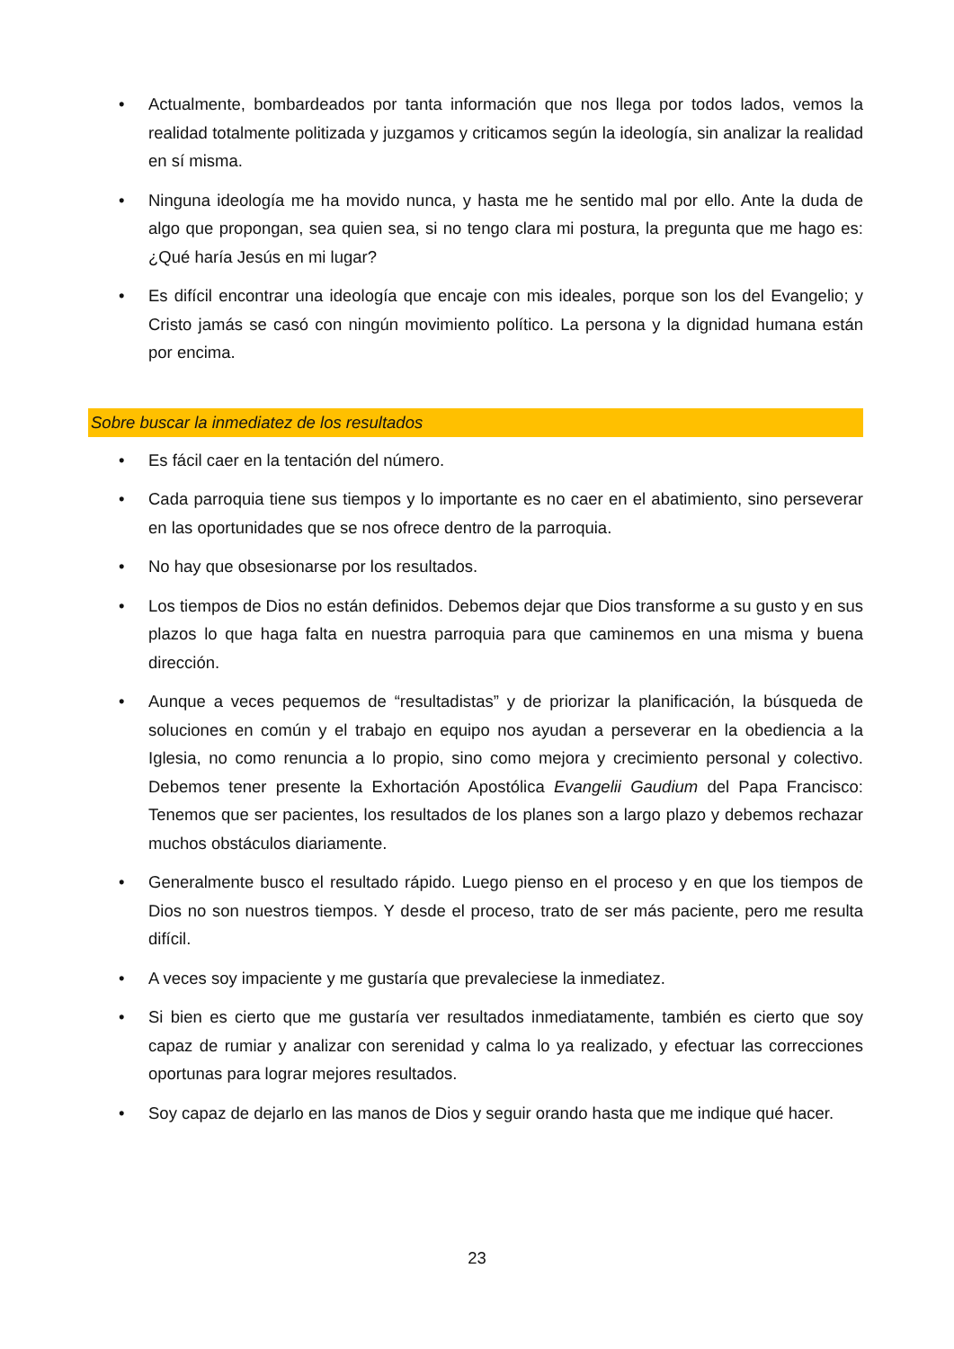• Actualmente, bombardeados por tanta información que nos llega por todos lados, vemos la realidad totalmente politizada y juzgamos y criticamos según la ideología, sin analizar la realidad en sí misma.
• Ninguna ideología me ha movido nunca, y hasta me he sentido mal por ello. Ante la duda de algo que propongan, sea quien sea, si no tengo clara mi postura, la pregunta que me hago es: ¿Qué haría Jesús en mi lugar?
• Es difícil encontrar una ideología que encaje con mis ideales, porque son los del Evangelio; y Cristo jamás se casó con ningún movimiento político. La persona y la dignidad humana están por encima.
Sobre buscar la inmediatez de los resultados
• Es fácil caer en la tentación del número.
• Cada parroquia tiene sus tiempos y lo importante es no caer en el abatimiento, sino perseverar en las oportunidades que se nos ofrece dentro de la parroquia.
• No hay que obsesionarse por los resultados.
• Los tiempos de Dios no están definidos. Debemos dejar que Dios transforme a su gusto y en sus plazos lo que haga falta en nuestra parroquia para que caminemos en una misma y buena dirección.
• Aunque a veces pequemos de “resultadistas” y de priorizar la planificación, la búsqueda de soluciones en común y el trabajo en equipo nos ayudan a perseverar en la obediencia a la Iglesia, no como renuncia a lo propio, sino como mejora y crecimiento personal y colectivo. Debemos tener presente la Exhortación Apostólica Evangelii Gaudium del Papa Francisco: Tenemos que ser pacientes, los resultados de los planes son a largo plazo y debemos rechazar muchos obstáculos diariamente.
• Generalmente busco el resultado rápido. Luego pienso en el proceso y en que los tiempos de Dios no son nuestros tiempos. Y desde el proceso, trato de ser más paciente, pero me resulta difícil.
• A veces soy impaciente y me gustaría que prevaleciese la inmediatez.
• Si bien es cierto que me gustaría ver resultados inmediatamente, también es cierto que soy capaz de rumiar y analizar con serenidad y calma lo ya realizado, y efectuar las correcciones oportunas para lograr mejores resultados.
• Soy capaz de dejarlo en las manos de Dios y seguir orando hasta que me indique qué hacer.
23